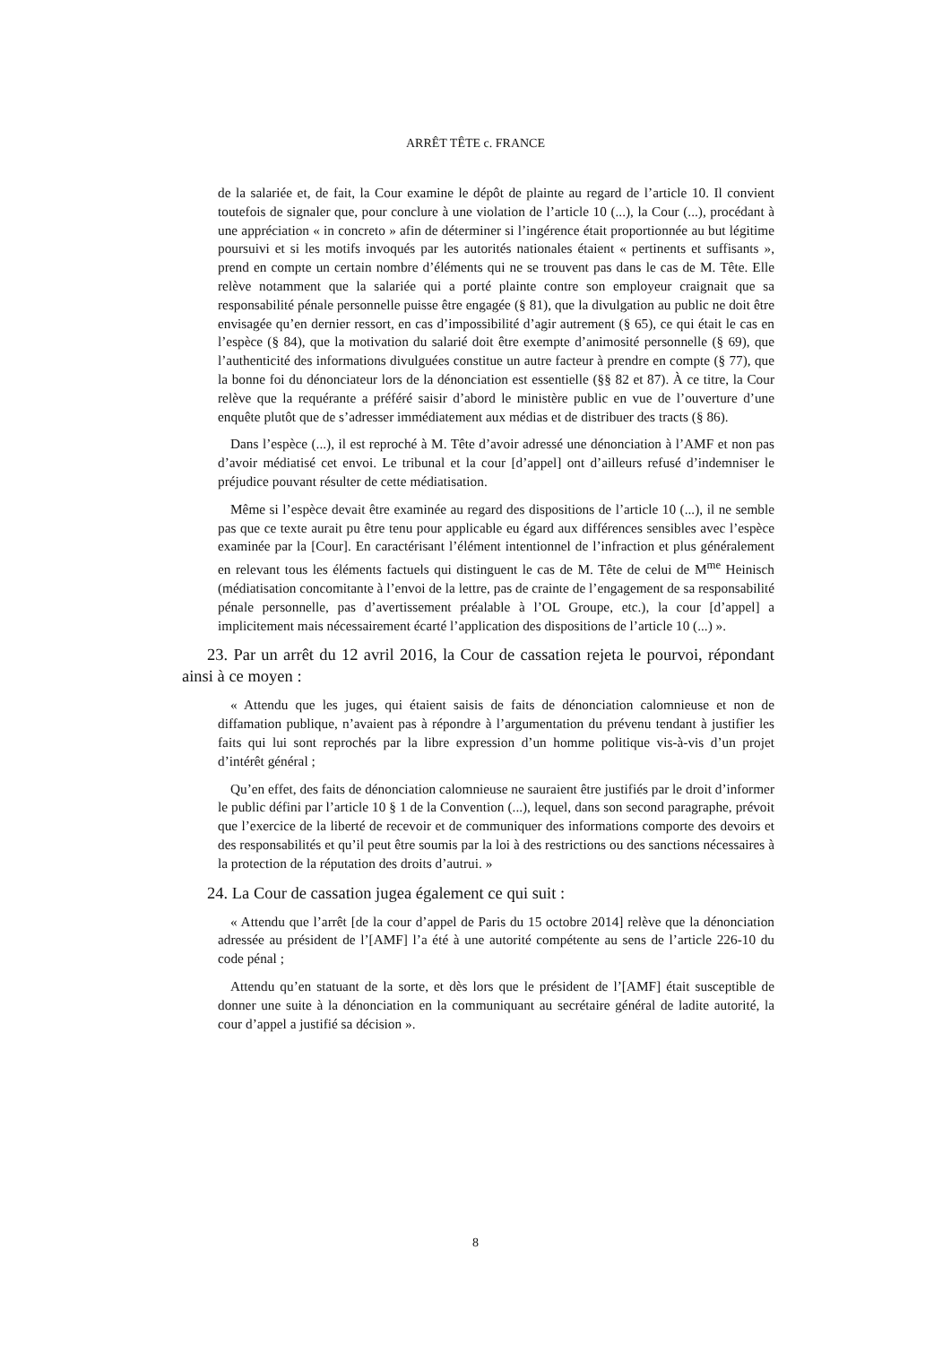ARRÊT TÊTE c. FRANCE
de la salariée et, de fait, la Cour examine le dépôt de plainte au regard de l’article 10. Il convient toutefois de signaler que, pour conclure à une violation de l’article 10 (...), la Cour (...), procédant à une appréciation « in concreto » afin de déterminer si l’ingérence était proportionnée au but légitime poursuivi et si les motifs invoqués par les autorités nationales étaient « pertinents et suffisants », prend en compte un certain nombre d’éléments qui ne se trouvent pas dans le cas de M. Tête. Elle relève notamment que la salariée qui a porté plainte contre son employeur craignait que sa responsabilité pénale personnelle puisse être engagée (§ 81), que la divulgation au public ne doit être envisagée qu’en dernier ressort, en cas d’impossibilité d’agir autrement (§ 65), ce qui était le cas en l’espèce (§ 84), que la motivation du salarié doit être exempte d’animosité personnelle (§ 69), que l’authenticité des informations divulguées constitue un autre facteur à prendre en compte (§ 77), que la bonne foi du dénonciateur lors de la dénonciation est essentielle (§§ 82 et 87). À ce titre, la Cour relève que la requérante a préféré saisir d’abord le ministère public en vue de l’ouverture d’une enquête plutôt que de s’adresser immédiatement aux médias et de distribuer des tracts (§ 86).
Dans l’espèce (...), il est reproché à M. Tête d’avoir adressé une dénonciation à l’AMF et non pas d’avoir médiatisé cet envoi. Le tribunal et la cour [d’appel] ont d’ailleurs refusé d’indemniser le préjudice pouvant résulter de cette médiatisation.
Même si l’espèce devait être examinée au regard des dispositions de l’article 10 (...), il ne semble pas que ce texte aurait pu être tenu pour applicable eu égard aux différences sensibles avec l’espèce examinée par la [Cour]. En caractérisant l’élément intentionnel de l’infraction et plus généralement en relevant tous les éléments factuels qui distinguent le cas de M. Tête de celui de M<sup>me</sup> Heinisch (médiatisation concomitante à l’envoi de la lettre, pas de crainte de l’engagement de sa responsabilité pénale personnelle, pas d’avertissement préalable à l’OL Groupe, etc.), la cour [d’appel] a implicitement mais nécessairement écarté l’application des dispositions de l’article 10 (...) ».
23. Par un arrêt du 12 avril 2016, la Cour de cassation rejeta le pourvoi, répondant ainsi à ce moyen :
« Attendu que les juges, qui étaient saisis de faits de dénonciation calomnieuse et non de diffamation publique, n’avaient pas à répondre à l’argumentation du prévenu tendant à justifier les faits qui lui sont reprochés par la libre expression d’un homme politique vis-à-vis d’un projet d’intérêt général ;
Qu’en effet, des faits de dénonciation calomnieuse ne sauraient être justifiés par le droit d’informer le public défini par l’article 10 § 1 de la Convention (...), lequel, dans son second paragraphe, prévoit que l’exercice de la liberté de recevoir et de communiquer des informations comporte des devoirs et des responsabilités et qu’il peut être soumis par la loi à des restrictions ou des sanctions nécessaires à la protection de la réputation des droits d’autrui. »
24. La Cour de cassation jugea également ce qui suit :
« Attendu que l’arrêt [de la cour d’appel de Paris du 15 octobre 2014] relève que la dénonciation adressée au président de l’[AMF] l’a été à une autorité compétente au sens de l’article 226-10 du code pénal ;
Attendu qu’en statuant de la sorte, et dès lors que le président de l’[AMF] était susceptible de donner une suite à la dénonciation en la communiquant au secrétaire général de ladite autorité, la cour d’appel a justifié sa décision ».
8